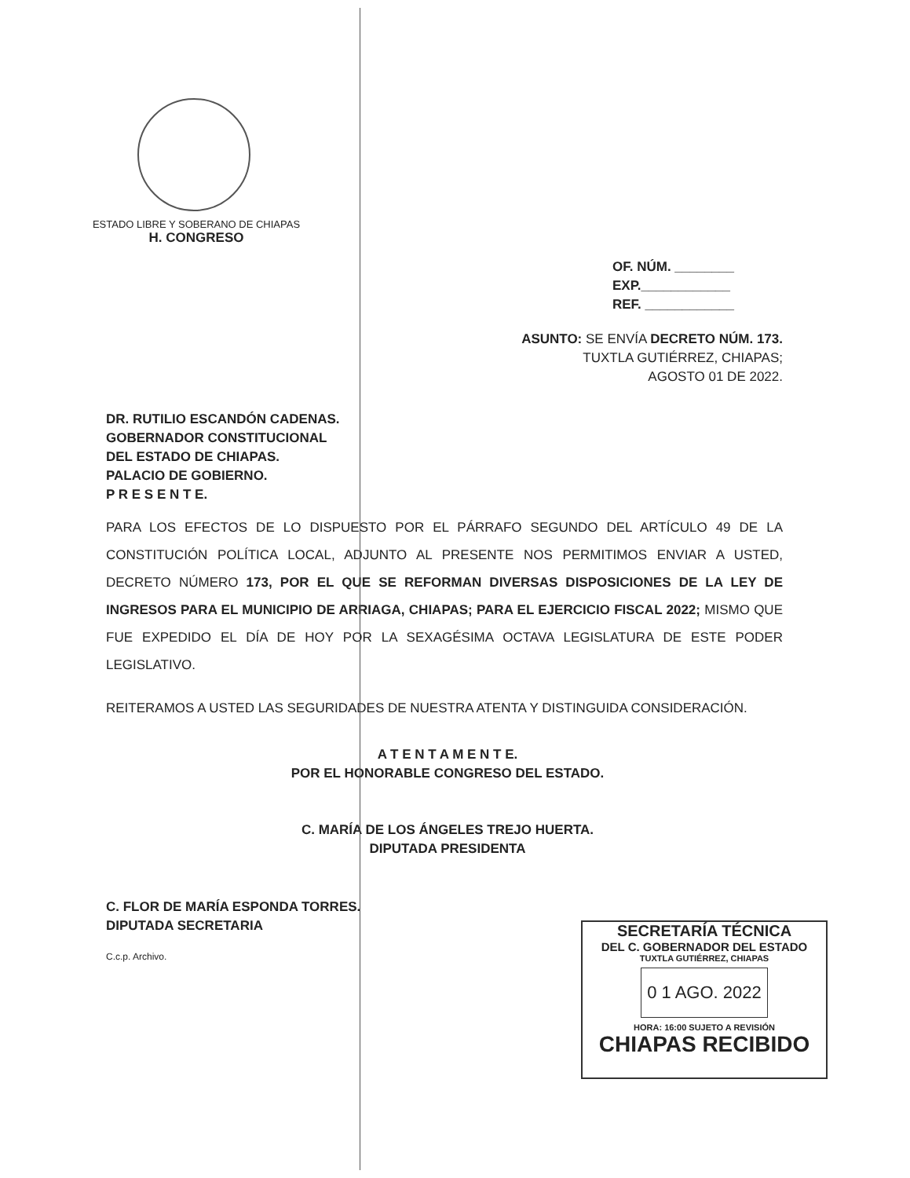ESTADO LIBRE Y SOBERANO DE CHIAPAS
H. CONGRESO
OF. NÚM. ________
EXP.____________
REF. ____________
ASUNTO: SE ENVÍA DECRETO NÚM. 173.
TUXTLA GUTIÉRREZ, CHIAPAS;
AGOSTO 01 DE 2022.
DR. RUTILIO ESCANDÓN CADENAS.
GOBERNADOR CONSTITUCIONAL
DEL ESTADO DE CHIAPAS.
PALACIO DE GOBIERNO.
P R E S E N T E.
PARA LOS EFECTOS DE LO DISPUESTO POR EL PÁRRAFO SEGUNDO DEL ARTÍCULO 49 DE LA CONSTITUCIÓN POLÍTICA LOCAL, ADJUNTO AL PRESENTE NOS PERMITIMOS ENVIAR A USTED, DECRETO NÚMERO 173, POR EL QUE SE REFORMAN DIVERSAS DISPOSICIONES DE LA LEY DE INGRESOS PARA EL MUNICIPIO DE ARRIAGA, CHIAPAS; PARA EL EJERCICIO FISCAL 2022; MISMO QUE FUE EXPEDIDO EL DÍA DE HOY POR LA SEXAGÉSIMA OCTAVA LEGISLATURA DE ESTE PODER LEGISLATIVO.
REITERAMOS A USTED LAS SEGURIDADES DE NUESTRA ATENTA Y DISTINGUIDA CONSIDERACIÓN.
A T E N T A M E N T E.
POR EL HONORABLE CONGRESO DEL ESTADO.
C. MARÍA DE LOS ÁNGELES TREJO HUERTA.
DIPUTADA PRESIDENTA
C. FLOR DE MARÍA ESPONDA TORRES.
DIPUTADA SECRETARIA
C.c.p. Archivo.
SECRETARÍA TÉCNICA
DEL C. GOBERNADOR DEL ESTADO
TUXTLA GUTIÉRREZ, CHIAPAS
0 1 AGO. 2022
HORA: 16:00 SUJETO A REVISIÓN
CHIAPAS RECIBIDO